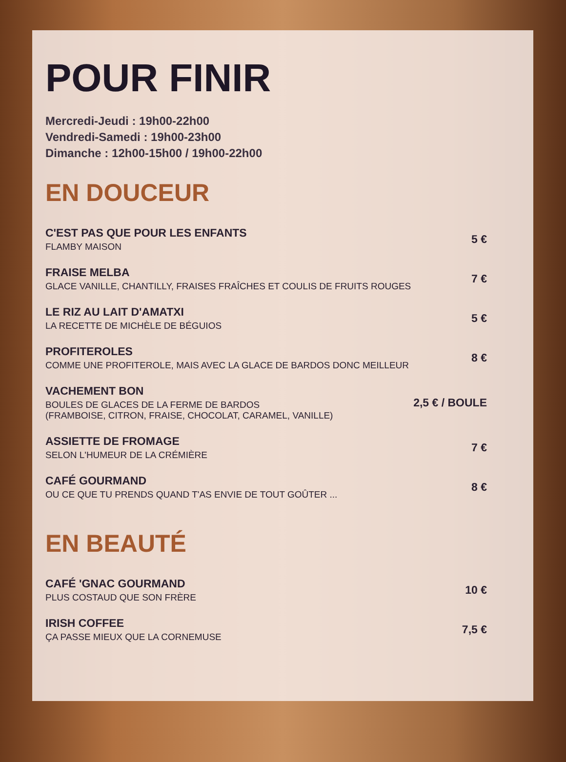POUR FINIR
Mercredi-Jeudi : 19h00-22h00
Vendredi-Samedi : 19h00-23h00
Dimanche : 12h00-15h00 / 19h00-22h00
EN DOUCEUR
C'EST PAS QUE POUR LES ENFANTS
FLAMBY MAISON
5 €
FRAISE MELBA
GLACE VANILLE, CHANTILLY, FRAISES FRAÎCHES ET COULIS DE FRUITS ROUGES
7 €
LE RIZ AU LAIT D'AMATXI
LA RECETTE DE MICHÈLE DE BÉGUIOS
5 €
PROFITEROLES
COMME UNE PROFITEROLE, MAIS AVEC LA GLACE DE BARDOS DONC MEILLEUR
8 €
VACHEMENT BON
BOULES DE GLACES DE LA FERME DE BARDOS
(FRAMBOISE, CITRON, FRAISE, CHOCOLAT, CARAMEL, VANILLE)
2,5 € / BOULE
ASSIETTE DE FROMAGE
SELON L'HUMEUR DE LA CRÉMIÈRE
7 €
CAFÉ GOURMAND
OU CE QUE TU PRENDS QUAND T'AS ENVIE DE TOUT GOÛTER ...
8 €
EN BEAUTÉ
CAFÉ 'GNAC GOURMAND
PLUS COSTAUD QUE SON FRÈRE
10 €
IRISH COFFEE
ÇA PASSE MIEUX QUE LA CORNEMUSE
7,5 €